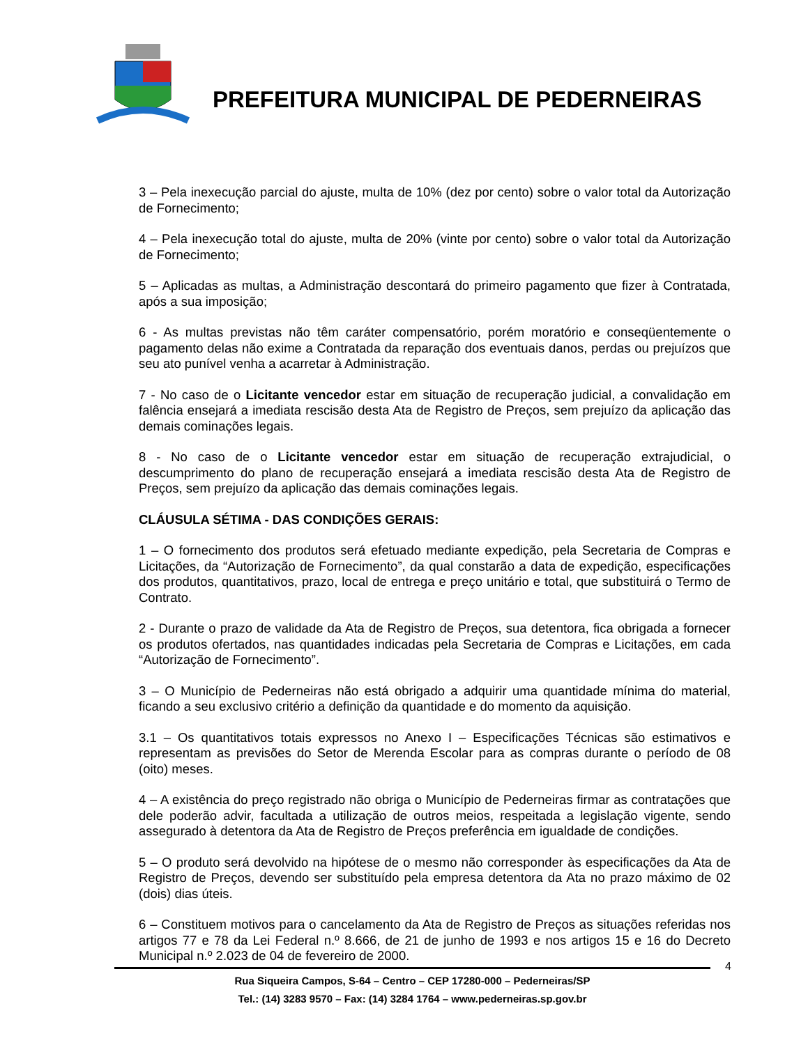PREFEITURA MUNICIPAL DE PEDERNEIRAS
3 – Pela inexecução parcial do ajuste, multa de 10% (dez por cento) sobre o valor total da Autorização de Fornecimento;
4 – Pela inexecução total do ajuste, multa de 20% (vinte por cento) sobre o valor total da Autorização de Fornecimento;
5 – Aplicadas as multas, a Administração descontará do primeiro pagamento que fizer à Contratada, após a sua imposição;
6 - As multas previstas não têm caráter compensatório, porém moratório e conseqüentemente o pagamento delas não exime a Contratada da reparação dos eventuais danos, perdas ou prejuízos que seu ato punível venha a acarretar à Administração.
7 - No caso de o Licitante vencedor estar em situação de recuperação judicial, a convalidação em falência ensejará a imediata rescisão desta Ata de Registro de Preços, sem prejuízo da aplicação das demais cominações legais.
8 - No caso de o Licitante vencedor estar em situação de recuperação extrajudicial, o descumprimento do plano de recuperação ensejará a imediata rescisão desta Ata de Registro de Preços, sem prejuízo da aplicação das demais cominações legais.
CLÁUSULA SÉTIMA - DAS CONDIÇÕES GERAIS:
1 – O fornecimento dos produtos será efetuado mediante expedição, pela Secretaria de Compras e Licitações, da “Autorização de Fornecimento”, da qual constarão a data de expedição, especificações dos produtos, quantitativos, prazo, local de entrega e preço unitário e total, que substituirá o Termo de Contrato.
2 - Durante o prazo de validade da Ata de Registro de Preços, sua detentora, fica obrigada a fornecer os produtos ofertados, nas quantidades indicadas pela Secretaria de Compras e Licitações, em cada “Autorização de Fornecimento”.
3 – O Município de Pederneiras não está obrigado a adquirir uma quantidade mínima do material, ficando a seu exclusivo critério a definição da quantidade e do momento da aquisição.
3.1 – Os quantitativos totais expressos no Anexo I – Especificações Técnicas são estimativos e representam as previsões do Setor de Merenda Escolar para as compras durante o período de 08 (oito) meses.
4 – A existência do preço registrado não obriga o Município de Pederneiras firmar as contratações que dele poderão advir, facultada a utilização de outros meios, respeitada a legislação vigente, sendo assegurado à detentora da Ata de Registro de Preços preferência em igualdade de condições.
5 – O produto será devolvido na hipótese de o mesmo não corresponder às especificações da Ata de Registro de Preços, devendo ser substituído pela empresa detentora da Ata no prazo máximo de 02 (dois) dias úteis.
6 – Constituem motivos para o cancelamento da Ata de Registro de Preços as situações referidas nos artigos 77 e 78 da Lei Federal n.º 8.666, de 21 de junho de 1993 e nos artigos 15 e 16 do Decreto Municipal n.º 2.023 de 04 de fevereiro de 2000.
4
Rua Siqueira Campos, S-64 – Centro – CEP 17280-000 – Pederneiras/SP
Tel.: (14) 3283 9570 – Fax: (14) 3284 1764 – www.pederneiras.sp.gov.br